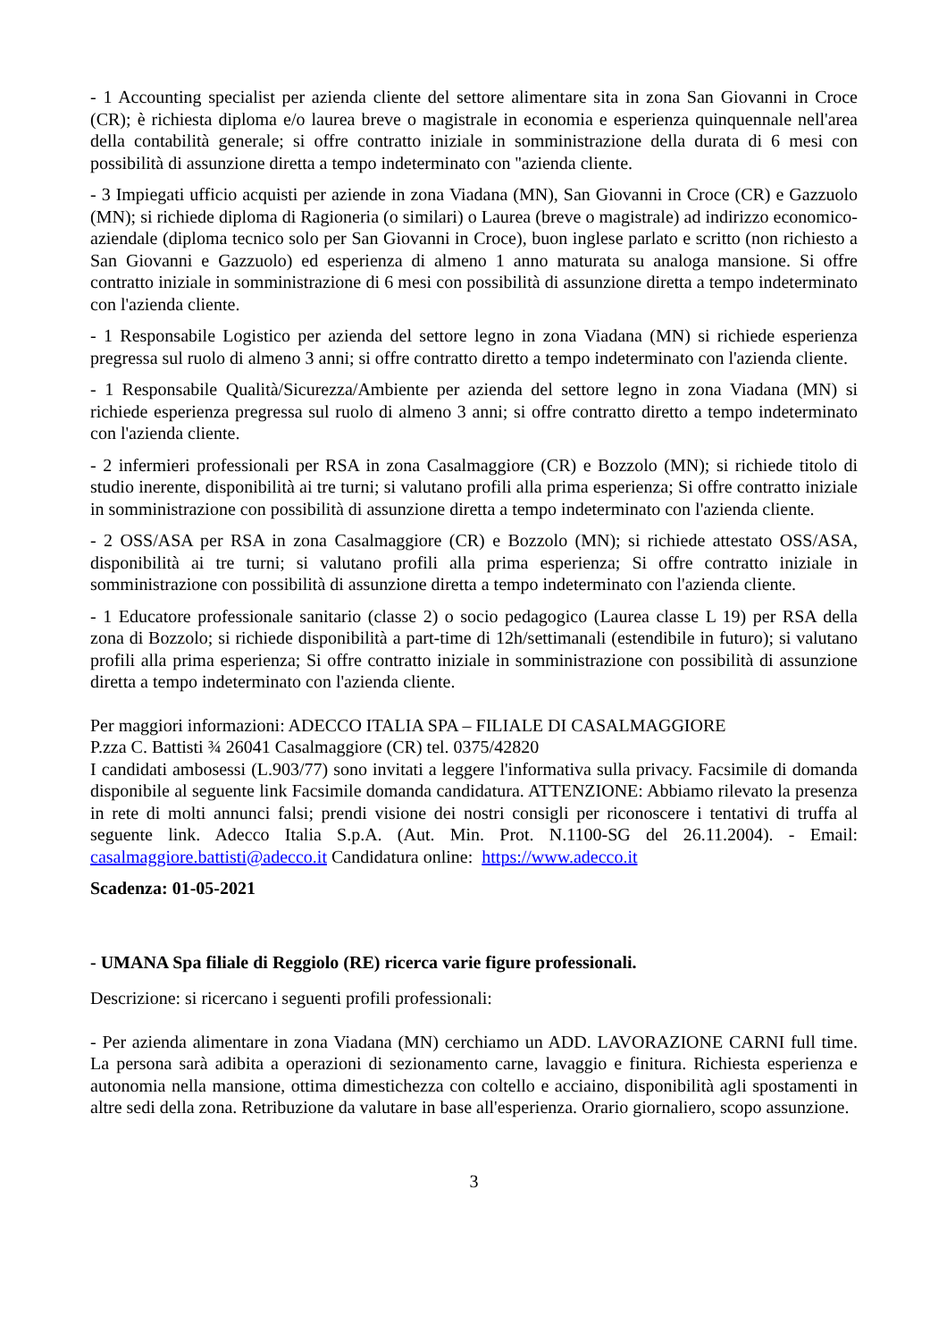- 1 Accounting specialist per azienda cliente del settore alimentare sita in zona San Giovanni in Croce (CR); è richiesta diploma e/o laurea breve o magistrale in economia e esperienza quinquennale nell'area della contabilità generale; si offre contratto iniziale in somministrazione della durata di 6 mesi con possibilità di assunzione diretta a tempo indeterminato con ''azienda cliente.
- 3 Impiegati ufficio acquisti per aziende in zona Viadana (MN), San Giovanni in Croce (CR) e Gazzuolo (MN); si richiede diploma di Ragioneria (o similari) o Laurea (breve o magistrale) ad indirizzo economico-aziendale (diploma tecnico solo per San Giovanni in Croce), buon inglese parlato e scritto (non richiesto a San Giovanni e Gazzuolo) ed esperienza di almeno 1 anno maturata su analoga mansione. Si offre contratto iniziale in somministrazione di 6 mesi con possibilità di assunzione diretta a tempo indeterminato con l'azienda cliente.
- 1 Responsabile Logistico per azienda del settore legno in zona Viadana (MN) si richiede esperienza pregressa sul ruolo di almeno 3 anni; si offre contratto diretto a tempo indeterminato con l'azienda cliente.
- 1 Responsabile Qualità/Sicurezza/Ambiente per azienda del settore legno in zona Viadana (MN) si richiede esperienza pregressa sul ruolo di almeno 3 anni; si offre contratto diretto a tempo indeterminato con l'azienda cliente.
- 2 infermieri professionali per RSA in zona Casalmaggiore (CR) e Bozzolo (MN); si richiede titolo di studio inerente, disponibilità ai tre turni; si valutano profili alla prima esperienza; Si offre contratto iniziale in somministrazione con possibilità di assunzione diretta a tempo indeterminato con l'azienda cliente.
- 2 OSS/ASA per RSA in zona Casalmaggiore (CR) e Bozzolo (MN); si richiede attestato OSS/ASA, disponibilità ai tre turni; si valutano profili alla prima esperienza; Si offre contratto iniziale in somministrazione con possibilità di assunzione diretta a tempo indeterminato con l'azienda cliente.
- 1 Educatore professionale sanitario (classe 2) o socio pedagogico (Laurea classe L 19) per RSA della zona di Bozzolo; si richiede disponibilità a part-time di 12h/settimanali (estendibile in futuro); si valutano profili alla prima esperienza; Si offre contratto iniziale in somministrazione con possibilità di assunzione diretta a tempo indeterminato con l'azienda cliente.
Per maggiori informazioni: ADECCO ITALIA SPA – FILIALE DI CASALMAGGIORE
P.zza C. Battisti ¾ 26041 Casalmaggiore (CR) tel. 0375/42820
I candidati ambosessi (L.903/77) sono invitati a leggere l'informativa sulla privacy. Facsimile di domanda disponibile al seguente link Facsimile domanda candidatura. ATTENZIONE: Abbiamo rilevato la presenza in rete di molti annunci falsi; prendi visione dei nostri consigli per riconoscere i tentativi di truffa al seguente link. Adecco Italia S.p.A. (Aut. Min. Prot. N.1100-SG del 26.11.2004). - Email: casalmaggiore.battisti@adecco.it Candidatura online: https://www.adecco.it
Scadenza: 01-05-2021
- UMANA Spa filiale di Reggiolo (RE) ricerca varie figure professionali.
Descrizione: si ricercano i seguenti profili professionali:
- Per azienda alimentare in zona Viadana (MN) cerchiamo un ADD. LAVORAZIONE CARNI full time. La persona sarà adibita a operazioni di sezionamento carne, lavaggio e finitura. Richiesta esperienza e autonomia nella mansione, ottima dimestichezza con coltello e acciaino, disponibilità agli spostamenti in altre sedi della zona. Retribuzione da valutare in base all'esperienza. Orario giornaliero, scopo assunzione.
3